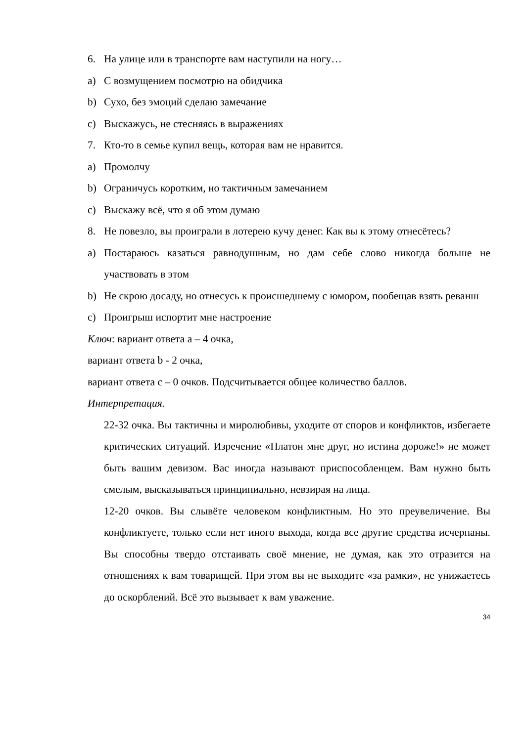6. На улице или в транспорте вам наступили на ногу…
a) С возмущением посмотрю на обидчика
b) Сухо, без эмоций сделаю замечание
c) Выскажусь, не стесняясь в выражениях
7. Кто-то в семье купил вещь, которая вам не нравится.
a) Промолчу
b) Ограничусь коротким, но тактичным замечанием
c) Выскажу всё, что я об этом думаю
8. Не повезло, вы проиграли в лотерею кучу денег. Как вы к этому отнесётесь?
a) Постараюсь казаться равнодушным, но дам себе слово никогда больше не участвовать в этом
b) Не скрою досаду, но отнесусь к происшедшему с юмором, пообещав взять реванш
c) Проигрыш испортит мне настроение
Ключ: вариант ответа а – 4 очка,
вариант ответа b - 2 очка,
вариант ответа с – 0 очков. Подсчитывается общее количество баллов.
Интерпретация.
22-32 очка. Вы тактичны и миролюбивы, уходите от споров и конфликтов, избегаете критических ситуаций. Изречение «Платон мне друг, но истина дороже!» не может быть вашим девизом. Вас иногда называют приспособленцем. Вам нужно быть смелым, высказываться принципиально, невзирая на лица.
12-20 очков. Вы слывёте человеком конфликтным. Но это преувеличение. Вы конфликтуете, только если нет иного выхода, когда все другие средства исчерпаны. Вы способны твердо отстаивать своё мнение, не думая, как это отразится на отношениях к вам товарищей. При этом вы не выходите «за рамки», не унижаетесь до оскорблений. Всё это вызывает к вам уважение.
34